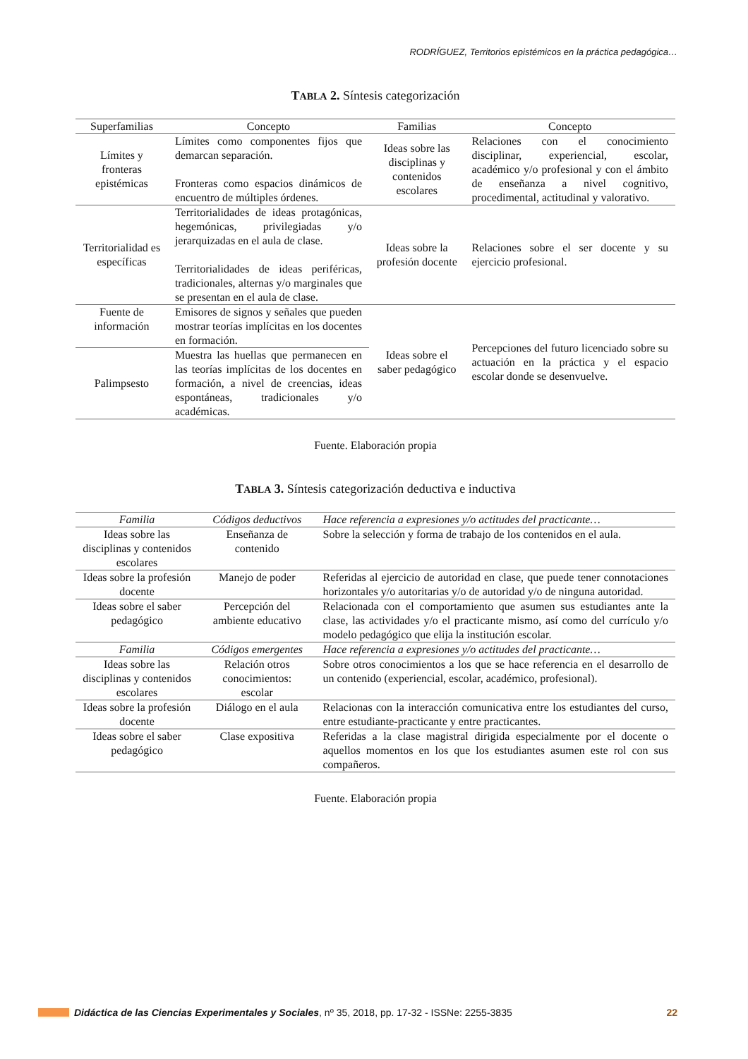RODRÍGUEZ, Territorios epistémicos en la práctica pedagógica…
TABLA 2. Síntesis categorización
| Superfamilias | Concepto | Familias | Concepto |
| --- | --- | --- | --- |
| Límites y fronteras epistémicas | Límites como componentes fijos que demarcan separación. Fronteras como espacios dinámicos de encuentro de múltiples órdenes. | Ideas sobre las disciplinas y contenidos escolares | Relaciones con el conocimiento disciplinar, experiencial, escolar, académico y/o profesional y con el ámbito de enseñanza a nivel cognitivo, procedimental, actitudinal y valorativo. |
| Territorialidad es específicas | Territorialidades de ideas protagónicas, hegemónicas, privilegiadas y/o jerarquizadas en el aula de clase. Territorialidades de ideas periféricas, tradicionales, alternas y/o marginales que se presentan en el aula de clase. | Ideas sobre la profesión docente | Relaciones sobre el ser docente y su ejercicio profesional. |
| Fuente de información | Emisores de signos y señales que pueden mostrar teorías implícitas en los docentes en formación. | Ideas sobre el saber pedagógico | Percepciones del futuro licenciado sobre su actuación en la práctica y el espacio escolar donde se desenvuelve. |
| Palimpsesto | Muestra las huellas que permanecen en las teorías implícitas de los docentes en formación, a nivel de creencias, ideas espontáneas, tradicionales y/o académicas. | | |
Fuente. Elaboración propia
TABLA 3. Síntesis categorización deductiva e inductiva
| Familia | Códigos deductivos | Hace referencia a expresiones y/o actitudes del practicante… |
| --- | --- | --- |
| Ideas sobre las disciplinas y contenidos escolares | Enseñanza de contenido | Sobre la selección y forma de trabajo de los contenidos en el aula. |
| Ideas sobre la profesión docente | Manejo de poder | Referidas al ejercicio de autoridad en clase, que puede tener connotaciones horizontales y/o autoritarias y/o de autoridad y/o de ninguna autoridad. |
| Ideas sobre el saber pedagógico | Percepción del ambiente educativo | Relacionada con el comportamiento que asumen sus estudiantes ante la clase, las actividades y/o el practicante mismo, así como del currículo y/o modelo pedagógico que elija la institución escolar. |
| Familia | Códigos emergentes | Hace referencia a expresiones y/o actitudes del practicante… |
| Ideas sobre las disciplinas y contenidos escolares | Relación otros conocimientos: escolar | Sobre otros conocimientos a los que se hace referencia en el desarrollo de un contenido (experiencial, escolar, académico, profesional). |
| Ideas sobre la profesión docente | Diálogo en el aula | Relacionas con la interacción comunicativa entre los estudiantes del curso, entre estudiante-practicante y entre practicantes. |
| Ideas sobre el saber pedagógico | Clase expositiva | Referidas a la clase magistral dirigida especialmente por el docente o aquellos momentos en los que los estudiantes asumen este rol con sus compañeros. |
Fuente. Elaboración propia
Didáctica de las Ciencias Experimentales y Sociales, nº 35, 2018, pp. 17-32 - ISSNe: 2255-3835 22